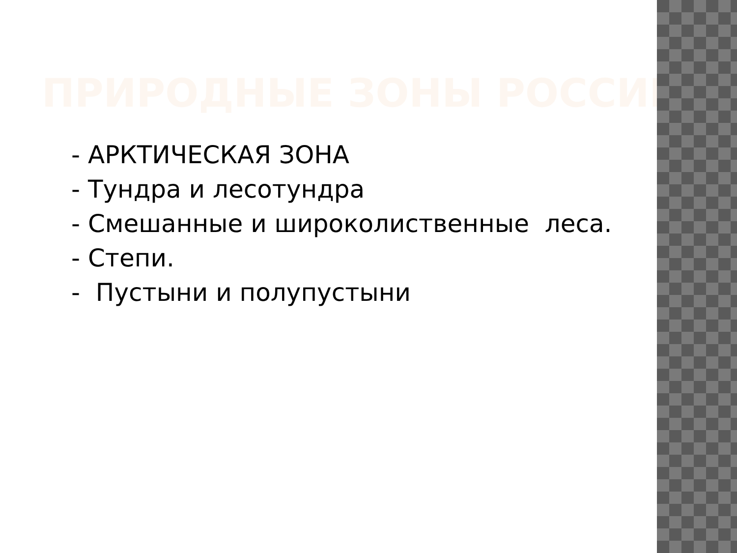ПРИРОДНЫЕ ЗОНЫ РОССИИ
- АРКТИЧЕСКАЯ ЗОНА
- Тундра и лесотундра
- Смешанные и широколиственные леса.
- Степи.
- Пустыни и полупустыни